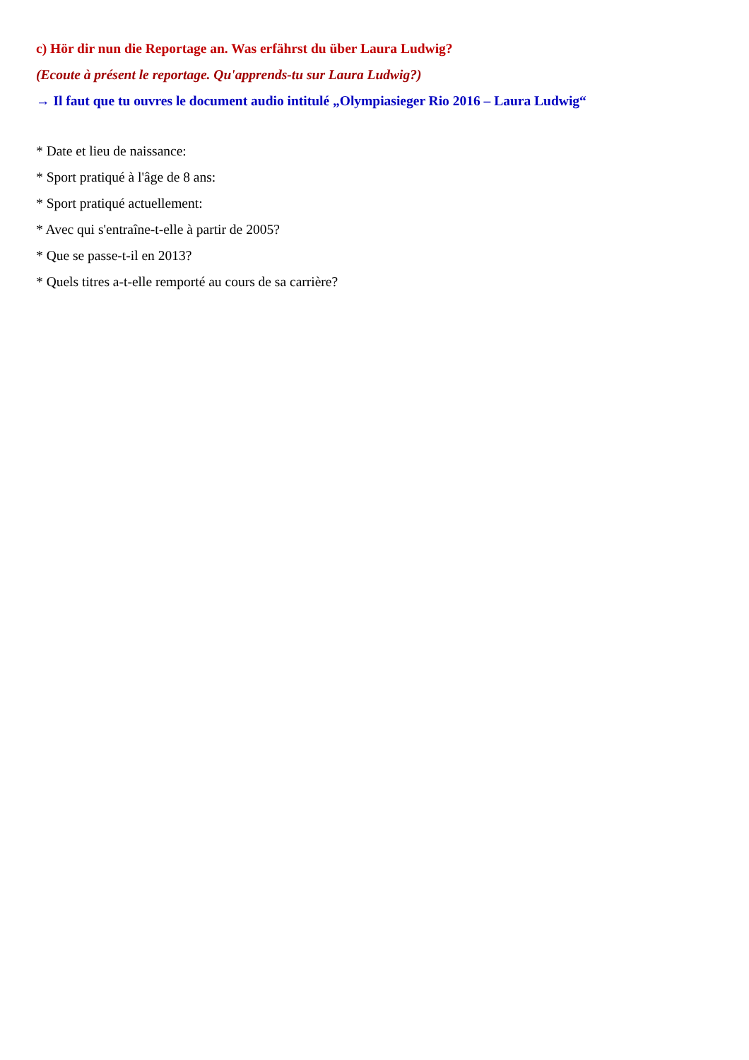c) Hör dir nun die Reportage an. Was erfährst du über Laura Ludwig?
(Ecoute à présent le reportage. Qu'apprends-tu sur Laura Ludwig?)
→ Il faut que tu ouvres le document audio intitulé „Olympiasieger Rio 2016 – Laura Ludwig“
* Date et lieu de naissance:
* Sport pratiqué à l'âge de 8 ans:
* Sport pratiqué actuellement:
* Avec qui s'entraîne-t-elle à partir de 2005?
* Que se passe-t-il en 2013?
* Quels titres a-t-elle remporté au cours de sa carrière?